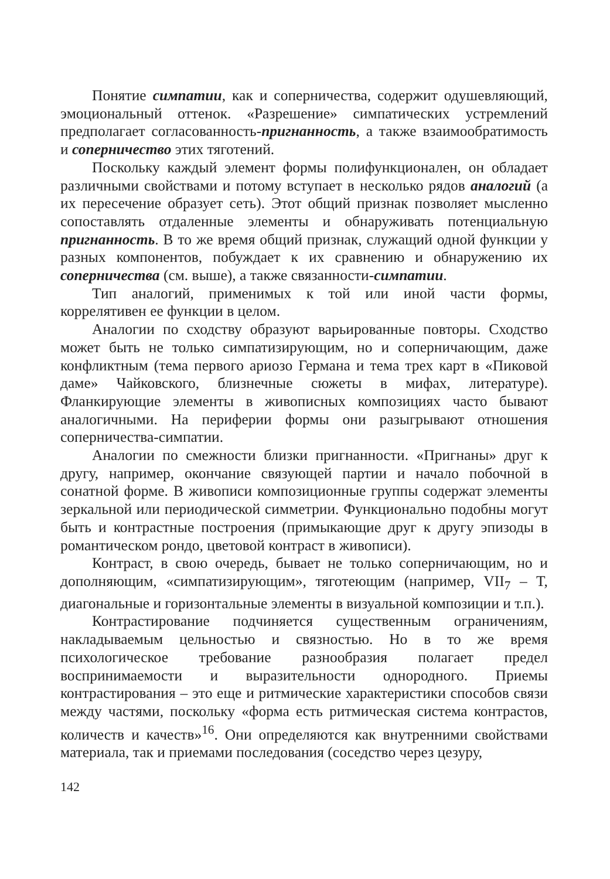Понятие симпатии, как и соперничества, содержит одушевляющий, эмоциональный оттенок. «Разрешение» симпатических устремлений предполагает согласованность-пригнанность, а также взаимообратимость и соперничество этих тяготений.
Поскольку каждый элемент формы полифункционален, он обладает различными свойствами и потому вступает в несколько рядов аналогий (а их пересечение образует сеть). Этот общий признак позволяет мысленно сопоставлять отдаленные элементы и обнаруживать потенциальную пригнанность. В то же время общий признак, служащий одной функции у разных компонентов, побуждает к их сравнению и обнаружению их соперничества (см. выше), а также связанности-симпатии.
Тип аналогий, применимых к той или иной части формы, коррелятивен ее функции в целом.
Аналогии по сходству образуют варьированные повторы. Сходство может быть не только симпатизирующим, но и соперничающим, даже конфликтным (тема первого ариозо Германа и тема трех карт в «Пиковой даме» Чайковского, близнечные сюжеты в мифах, литературе). Фланкирующие элементы в живописных композициях часто бывают аналогичными. На периферии формы они разыгрывают отношения соперничества-симпатии.
Аналогии по смежности близки пригнанности. «Пригнаны» друг к другу, например, окончание связующей партии и начало побочной в сонатной форме. В живописи композиционные группы содержат элементы зеркальной или периодической симметрии. Функционально подобны могут быть и контрастные построения (примыкающие друг к другу эпизоды в романтическом рондо, цветовой контраст в живописи).
Контраст, в свою очередь, бывает не только соперничающим, но и дополняющим, «симпатизирующим», тяготеющим (например, VII<sub>7</sub> – T, диагональные и горизонтальные элементы в визуальной композиции и т.п.).
Контрастирование подчиняется существенным ограничениям, накладываемым цельностью и связностью. Но в то же время психологическое требование разнообразия полагает предел воспринимаемости и выразительности однородного. Приемы контрастирования – это еще и ритмические характеристики способов связи между частями, поскольку «форма есть ритмическая система контрастов, количеств и качеств»<sup>16</sup>. Они определяются как внутренними свойствами материала, так и приемами последования (соседство через цезуру,
142